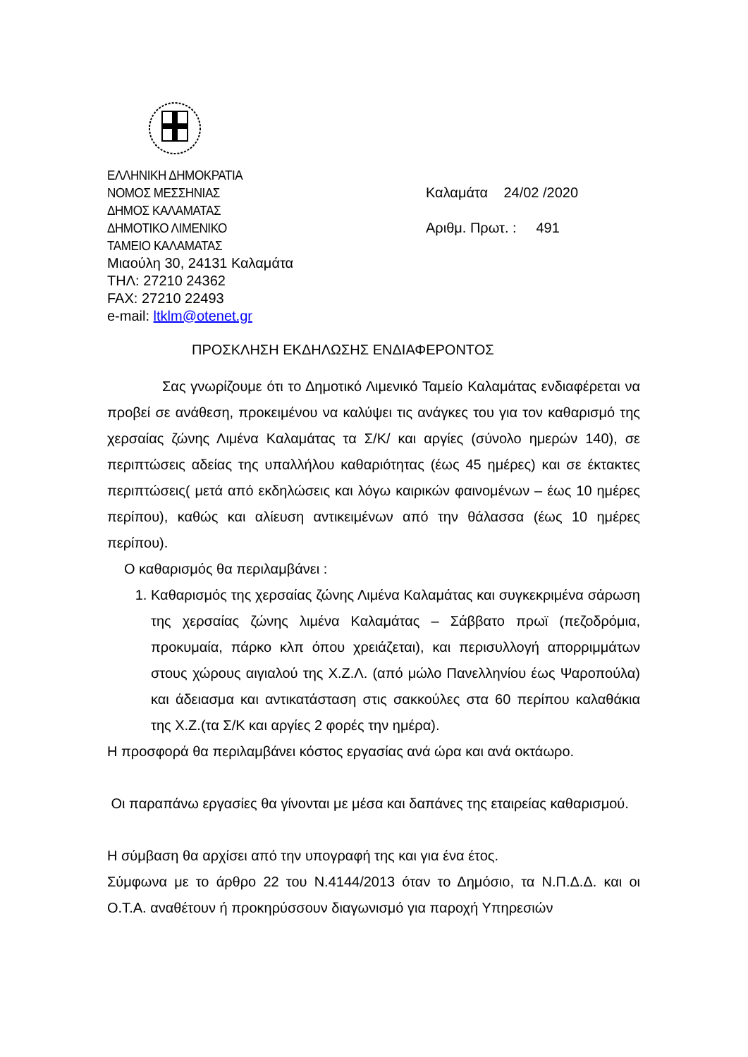ΕΛΛΗΝΙΚΗ ΔΗΜΟΚΡΑΤΙΑ
ΝΟΜΟΣ ΜΕΣΣΗΝΙΑΣ Καλαμάτα 24/02 /2020
ΔΗΜΟΣ ΚΑΛΑΜΑΤΑΣ
ΔΗΜΟΤΙΚΟ ΛΙΜΕΝΙΚΟ Αριθμ. Πρωτ. : 491
ΤΑΜΕΙΟ ΚΑΛΑΜΑΤΑΣ
Μιαούλη 30, 24131 Καλαμάτα
ΤΗΛ: 27210 24362
FAX: 27210 22493
e-mail: ltklm@otenet.gr
ΠΡΟΣΚΛΗΣΗ ΕΚΔΗΛΩΣΗΣ ΕΝΔΙΑΦΕΡΟΝΤΟΣ
Σας γνωρίζουμε ότι το Δημοτικό Λιμενικό Ταμείο Καλαμάτας ενδιαφέρεται να προβεί σε ανάθεση, προκειμένου να καλύψει τις ανάγκες του για τον καθαρισμό της χερσαίας ζώνης Λιμένα Καλαμάτας τα Σ/Κ/ και αργίες (σύνολο ημερών 140), σε περιπτώσεις αδείας της υπαλλήλου καθαριότητας (έως 45 ημέρες) και σε έκτακτες περιπτώσεις( μετά από εκδηλώσεις και λόγω καιρικών φαινομένων – έως 10 ημέρες περίπου), καθώς και αλίευση αντικειμένων από την θάλασσα (έως 10 ημέρες περίπου).
Ο καθαρισμός θα περιλαμβάνει :
1. Καθαρισμός της χερσαίας ζώνης Λιμένα Καλαμάτας και συγκεκριμένα σάρωση της χερσαίας ζώνης λιμένα Καλαμάτας – Σάββατο πρωϊ (πεζοδρόμια, προκυμαία, πάρκο κλπ όπου χρειάζεται), και περισυλλογή απορριμμάτων στους χώρους αιγιαλού της Χ.Ζ.Λ. (από μώλο Πανελληνίου έως Ψαροπούλα) και άδειασμα και αντικατάσταση στις σακκούλες στα 60 περίπου καλαθάκια της Χ.Ζ.(τα Σ/Κ και αργίες 2 φορές την ημέρα).
Η προσφορά θα περιλαμβάνει κόστος εργασίας ανά ώρα και ανά οκτάωρο.
Οι παραπάνω εργασίες θα γίνονται με μέσα και δαπάνες της εταιρείας καθαρισμού.
Η σύμβαση θα αρχίσει από την υπογραφή της και για ένα έτος.
Σύμφωνα με το άρθρο 22 του Ν.4144/2013 όταν το Δημόσιο, τα Ν.Π.Δ.Δ. και οι Ο.Τ.Α. αναθέτουν ή προκηρύσσουν διαγωνισμό για παροχή Υπηρεσιών